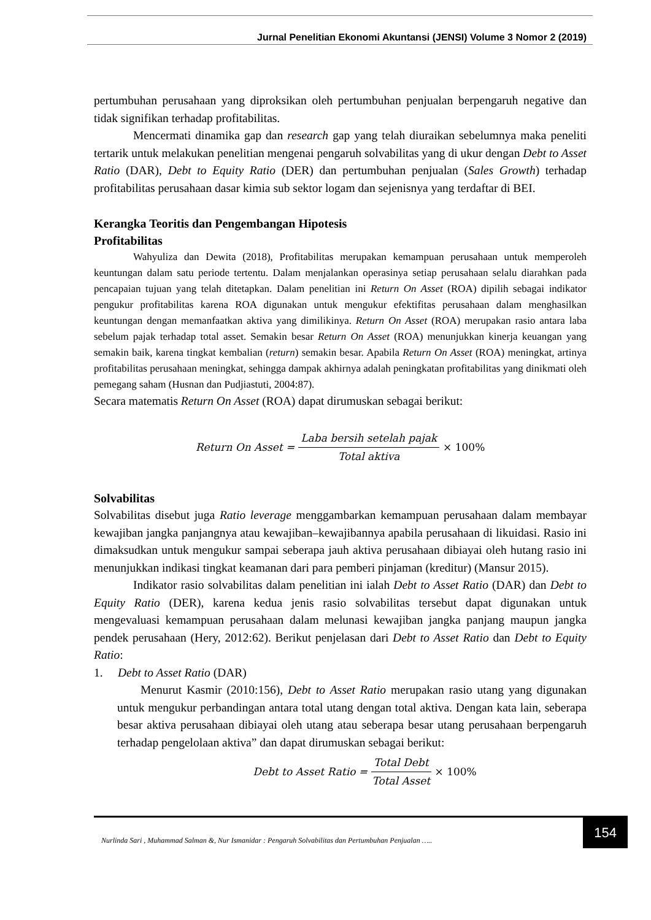Jurnal Penelitian Ekonomi Akuntansi (JENSI) Volume 3 Nomor 2 (2019)
pertumbuhan perusahaan yang diproksikan oleh pertumbuhan penjualan berpengaruh negative dan tidak signifikan terhadap profitabilitas.
Mencermati dinamika gap dan research gap yang telah diuraikan sebelumnya maka peneliti tertarik untuk melakukan penelitian mengenai pengaruh solvabilitas yang di ukur dengan Debt to Asset Ratio (DAR), Debt to Equity Ratio (DER) dan pertumbuhan penjualan (Sales Growth) terhadap profitabilitas perusahaan dasar kimia sub sektor logam dan sejenisnya yang terdaftar di BEI.
Kerangka Teoritis dan Pengembangan Hipotesis
Profitabilitas
Wahyuliza dan Dewita (2018), Profitabilitas merupakan kemampuan perusahaan untuk memperoleh keuntungan dalam satu periode tertentu. Dalam menjalankan operasinya setiap perusahaan selalu diarahkan pada pencapaian tujuan yang telah ditetapkan. Dalam penelitian ini Return On Asset (ROA) dipilih sebagai indikator pengukur profitabilitas karena ROA digunakan untuk mengukur efektifitas perusahaan dalam menghasilkan keuntungan dengan memanfaatkan aktiva yang dimilikinya. Return On Asset (ROA) merupakan rasio antara laba sebelum pajak terhadap total asset. Semakin besar Return On Asset (ROA) menunjukkan kinerja keuangan yang semakin baik, karena tingkat kembalian (return) semakin besar. Apabila Return On Asset (ROA) meningkat, artinya profitabilitas perusahaan meningkat, sehingga dampak akhirnya adalah peningkatan profitabilitas yang dinikmati oleh pemegang saham (Husnan dan Pudjiastuti, 2004:87).
Secara matematis Return On Asset (ROA) dapat dirumuskan sebagai berikut:
Return On Asset = Laba bersih setelah pajak Total aktiva × 100%
Solvabilitas
Solvabilitas disebut juga Ratio leverage menggambarkan kemampuan perusahaan dalam membayar kewajiban jangka panjangnya atau kewajiban–kewajibannya apabila perusahaan di likuidasi. Rasio ini dimaksudkan untuk mengukur sampai seberapa jauh aktiva perusahaan dibiayai oleh hutang rasio ini menunjukkan indikasi tingkat keamanan dari para pemberi pinjaman (kreditur) (Mansur 2015).
Indikator rasio solvabilitas dalam penelitian ini ialah Debt to Asset Ratio (DAR) dan Debt to Equity Ratio (DER), karena kedua jenis rasio solvabilitas tersebut dapat digunakan untuk mengevaluasi kemampuan perusahaan dalam melunasi kewajiban jangka panjang maupun jangka pendek perusahaan (Hery, 2012:62). Berikut penjelasan dari Debt to Asset Ratio dan Debt to Equity Ratio:
1. Debt to Asset Ratio (DAR)
Menurut Kasmir (2010:156), Debt to Asset Ratio merupakan rasio utang yang digunakan untuk mengukur perbandingan antara total utang dengan total aktiva. Dengan kata lain, seberapa besar aktiva perusahaan dibiayai oleh utang atau seberapa besar utang perusahaan berpengaruh terhadap pengelolaan aktiva” dan dapat dirumuskan sebagai berikut:
Debt to Asset Ratio = Total Debt Total Asset × 100%
Nurlinda Sari , Muhammad Salman &, Nur Ismanidar : Pengaruh Solvabilitas dan Pertumbuhan Penjualan ….. 154